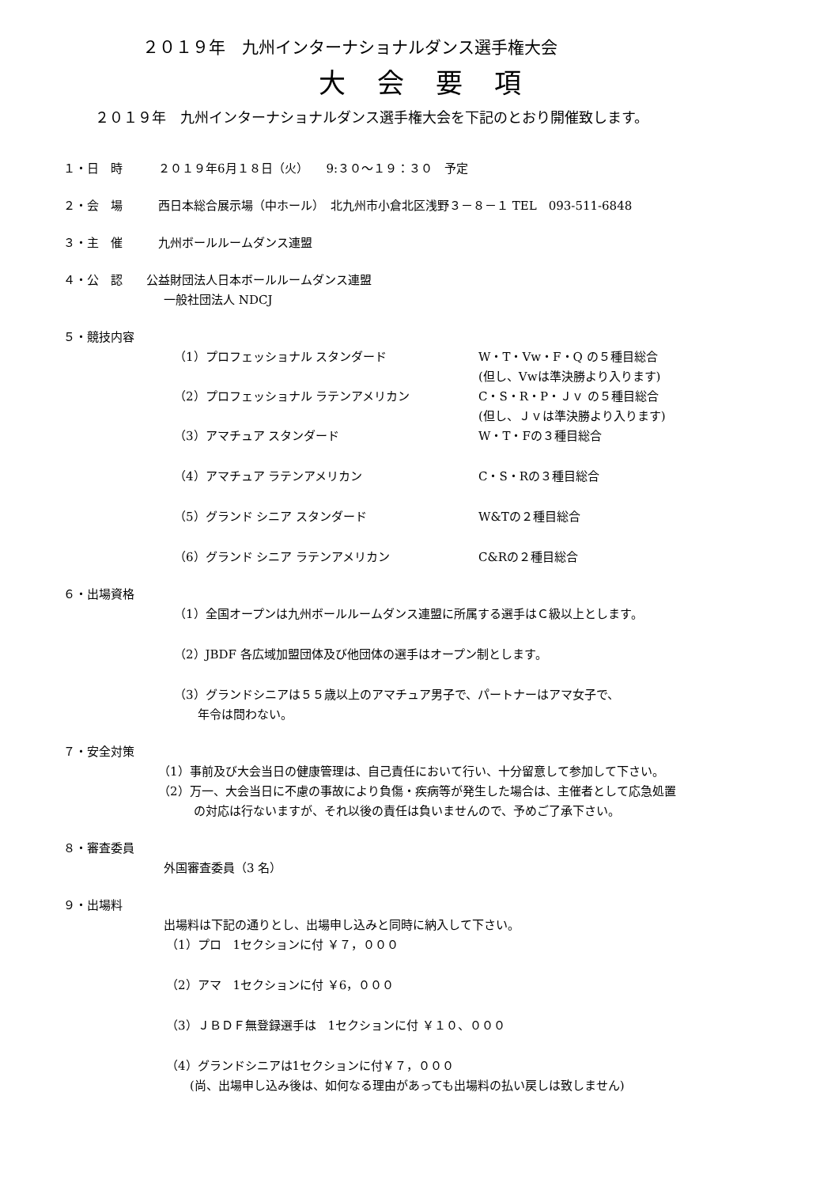２０１９年　九州インターナショナルダンス選手権大会
大会要項
２０１９年　九州インターナショナルダンス選手権大会を下記のとおり開催致します。
１・日　時　　　２０１９年6月１８日（火）　　9:３０～１９：３０　予定
２・会　場　　　西日本総合展示場（中ホール）　北九州市小倉北区浅野３－８－１ TEL　093-511-6848
３・主　催　　　九州ボールルームダンス連盟
４・公　認　　公益財団法人日本ボールルームダンス連盟
一般社団法人 NDCJ
５・競技内容
（1）プロフェッショナル スタンダード W・T・Vw・F・Q の５種目総合
(但し、Vwは準決勝より入ります)
（2）プロフェッショナル ラテンアメリカン C・S・R・P・Ｊｖ の５種目総合
(但し、Ｊｖは準決勝より入ります)
（3）アマチュア スタンダード W・T・Fの３種目総合
（4）アマチュア ラテンアメリカン C・S・Rの３種目総合
（5）グランド シニア スタンダード W&Tの２種目総合
（6）グランド シニア ラテンアメリカン C&Rの２種目総合
６・出場資格
（1）全国オープンは九州ボールルームダンス連盟に所属する選手はＣ級以上とします。
（2）JBDF 各広域加盟団体及び他団体の選手はオープン制とします。
（3）グランドシニアは５５歳以上のアマチュア男子で、パートナーはアマ女子で、
　　年令は問わない。
７・安全対策
（1）事前及び大会当日の健康管理は、自己責任において行い、十分留意して参加して下さい。
（2）万一、大会当日に不慮の事故により負傷・疾病等が発生した場合は、主催者として応急処置
　　　の対応は行ないますが、それ以後の責任は負いませんので、予めご了承下さい。
８・審査委員
外国審査委員（3 名）
９・出場料
出場料は下記の通りとし、出場申し込みと同時に納入して下さい。
（1）プロ　1セクションに付 ￥７，０００
（2）アマ　1セクションに付 ￥6，０００
（3）ＪＢＤＦ無登録選手は　1セクションに付 ￥１０、０００
（4）グランドシニアは1セクションに付￥７，０００
　　(尚、出場申し込み後は、如何なる理由があっても出場料の払い戻しは致しません)